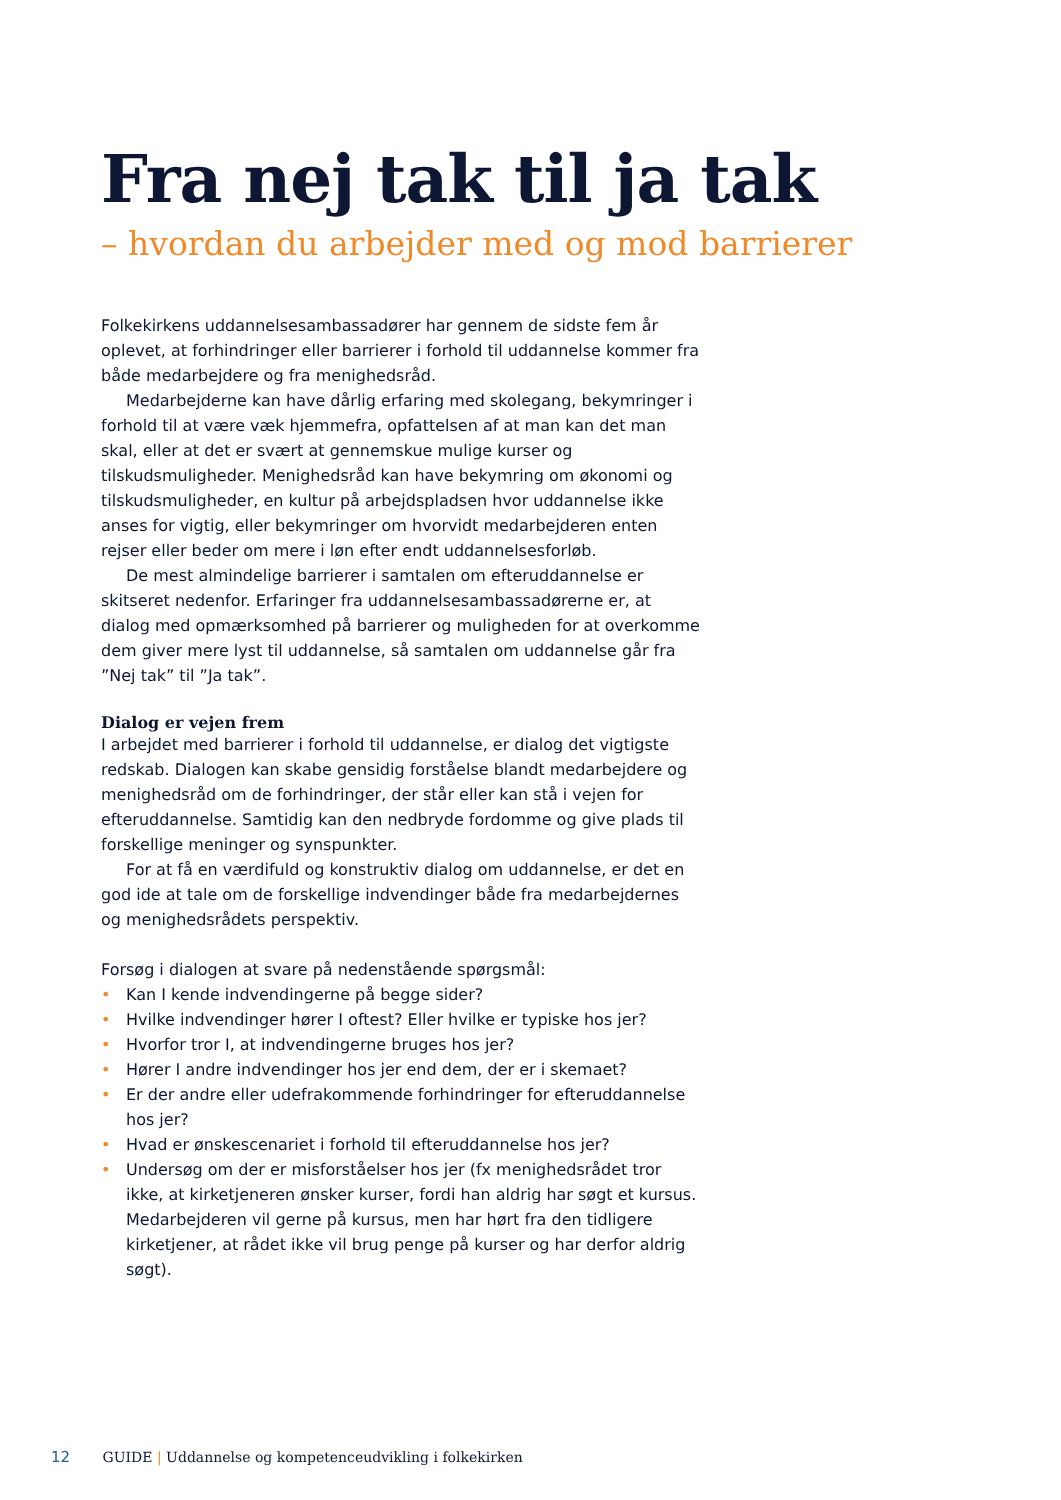Fra nej tak til ja tak
– hvordan du arbejder med og mod barrierer
Folkekirkens uddannelsesambassadører har gennem de sidste fem år oplevet, at forhindringer eller barrierer i forhold til uddannelse kommer fra både medarbejdere og fra menighedsråd.
Medarbejderne kan have dårlig erfaring med skolegang, bekymringer i forhold til at være væk hjemmefra, opfattelsen af at man kan det man skal, eller at det er svært at gennemskue mulige kurser og tilskudsmuligheder. Menighedsråd kan have bekymring om økonomi og tilskudsmuligheder, en kultur på arbejdspladsen hvor uddannelse ikke anses for vigtig, eller bekymringer om hvorvidt medarbejderen enten rejser eller beder om mere i løn efter endt uddannelsesforløb.
De mest almindelige barrierer i samtalen om efteruddannelse er skitseret nedenfor. Erfaringer fra uddannelsesambassadørerne er, at dialog med opmærksomhed på barrierer og muligheden for at overkomme dem giver mere lyst til uddannelse, så samtalen om uddannelse går fra ”Nej tak” til ”Ja tak”.
Dialog er vejen frem
I arbejdet med barrierer i forhold til uddannelse, er dialog det vigtigste redskab. Dialogen kan skabe gensidig forståelse blandt medarbejdere og menighedsråd om de forhindringer, der står eller kan stå i vejen for efteruddannelse. Samtidig kan den nedbryde fordomme og give plads til forskellige meninger og synspunkter.
For at få en værdifuld og konstruktiv dialog om uddannelse, er det en god ide at tale om de forskellige indvendinger både fra medarbejdernes og menighedsrådets perspektiv.
Forsøg i dialogen at svare på nedenstående spørgsmål:
• Kan I kende indvendingerne på begge sider?
• Hvilke indvendinger hører I oftest? Eller hvilke er typiske hos jer?
• Hvorfor tror I, at indvendingerne bruges hos jer?
• Hører I andre indvendinger hos jer end dem, der er i skemaet?
• Er der andre eller udefrakommende forhindringer for efteruddannelse hos jer?
• Hvad er ønskescenariet i forhold til efteruddannelse hos jer?
• Undersøg om der er misforståelser hos jer (fx menighedsrådet tror ikke, at kirketjeneren ønsker kurser, fordi han aldrig har søgt et kursus. Medarbejderen vil gerne på kursus, men har hørt fra den tidligere kirketjener, at rådet ikke vil brug penge på kurser og har derfor aldrig søgt).
12 GUIDE | Uddannelse og kompetenceudvikling i folkekirken